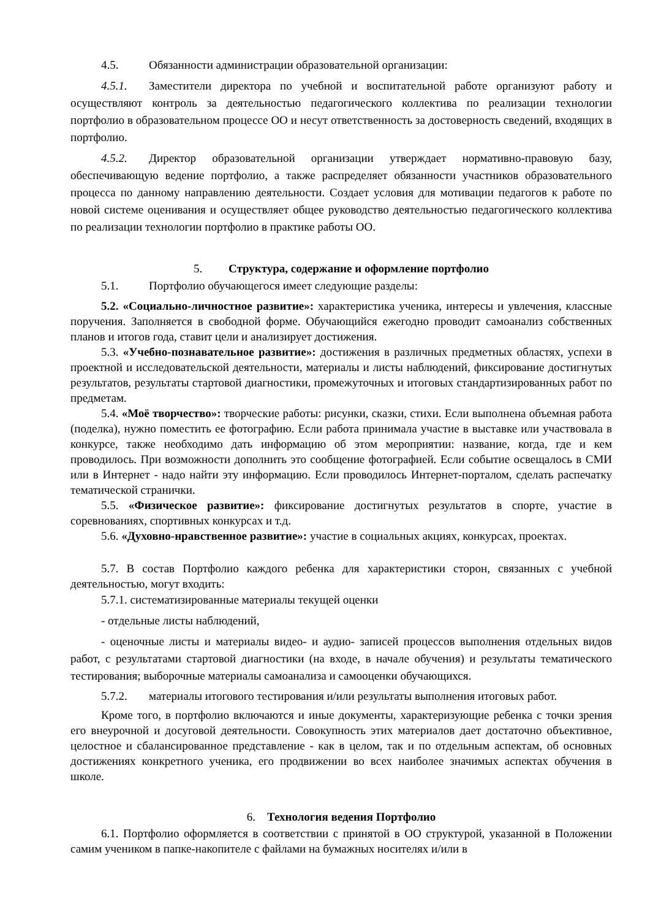4.5. Обязанности администрации образовательной организации:
4.5.1. Заместители директора по учебной и воспитательной работе организуют работу и осуществляют контроль за деятельностью педагогического коллектива по реализации технологии портфолио в образовательном процессе ОО и несут ответственность за достоверность сведений, входящих в портфолио.
4.5.2. Директор образовательной организации утверждает нормативно-правовую базу, обеспечивающую ведение портфолио, а также распределяет обязанности участников образовательного процесса по данному направлению деятельности. Создает условия для мотивации педагогов к работе по новой системе оценивания и осуществляет общее руководство деятельностью педагогического коллектива по реализации технологии портфолио в практике работы ОО.
5. Структура, содержание и оформление портфолио
5.1. Портфолио обучающегося имеет следующие разделы:
5.2. «Социально-личностное развитие»: характеристика ученика, интересы и увлечения, классные поручения. Заполняется в свободной форме. Обучающийся ежегодно проводит самоанализ собственных планов и итогов года, ставит цели и анализирует достижения.
5.3. «Учебно-познавательное развитие»: достижения в различных предметных областях, успехи в проектной и исследовательской деятельности, материалы и листы наблюдений, фиксирование достигнутых результатов, результаты стартовой диагностики, промежуточных и итоговых стандартизированных работ по предметам.
5.4. «Моё творчество»: творческие работы: рисунки, сказки, стихи. Если выполнена объемная работа (поделка), нужно поместить ее фотографию. Если работа принимала участие в выставке или участвовала в конкурсе, также необходимо дать информацию об этом мероприятии: название, когда, где и кем проводилось. При возможности дополнить это сообщение фотографией. Если событие освещалось в СМИ или в Интернет - надо найти эту информацию. Если проводилось Интернет-порталом, сделать распечатку тематической странички.
5.5. «Физическое развитие»: фиксирование достигнутых результатов в спорте, участие в соревнованиях, спортивных конкурсах и т.д.
5.6. «Духовно-нравственное развитие»: участие в социальных акциях, конкурсах, проектах.
5.7. В состав Портфолио каждого ребенка для характеристики сторон, связанных с учебной деятельностью, могут входить:
5.7.1. систематизированные материалы текущей оценки
- отдельные листы наблюдений,
- оценочные листы и материалы видео- и аудио- записей процессов выполнения отдельных видов работ, с результатами стартовой диагностики (на входе, в начале обучения) и результаты тематического тестирования; выборочные материалы самоанализа и самооценки обучающихся.
5.7.2. материалы итогового тестирования и/или результаты выполнения итоговых работ.
Кроме того, в портфолио включаются и иные документы, характеризующие ребенка с точки зрения его внеурочной и досуговой деятельности. Совокупность этих материалов дает достаточно объективное, целостное и сбалансированное представление - как в целом, так и по отдельным аспектам, об основных достижениях конкретного ученика, его продвижении во всех наиболее значимых аспектах обучения в школе.
6. Технология ведения Портфолио
6.1. Портфолио оформляется в соответствии с принятой в ОО структурой, указанной в Положении самим учеником в папке-накопителе с файлами на бумажных носителях и/или в